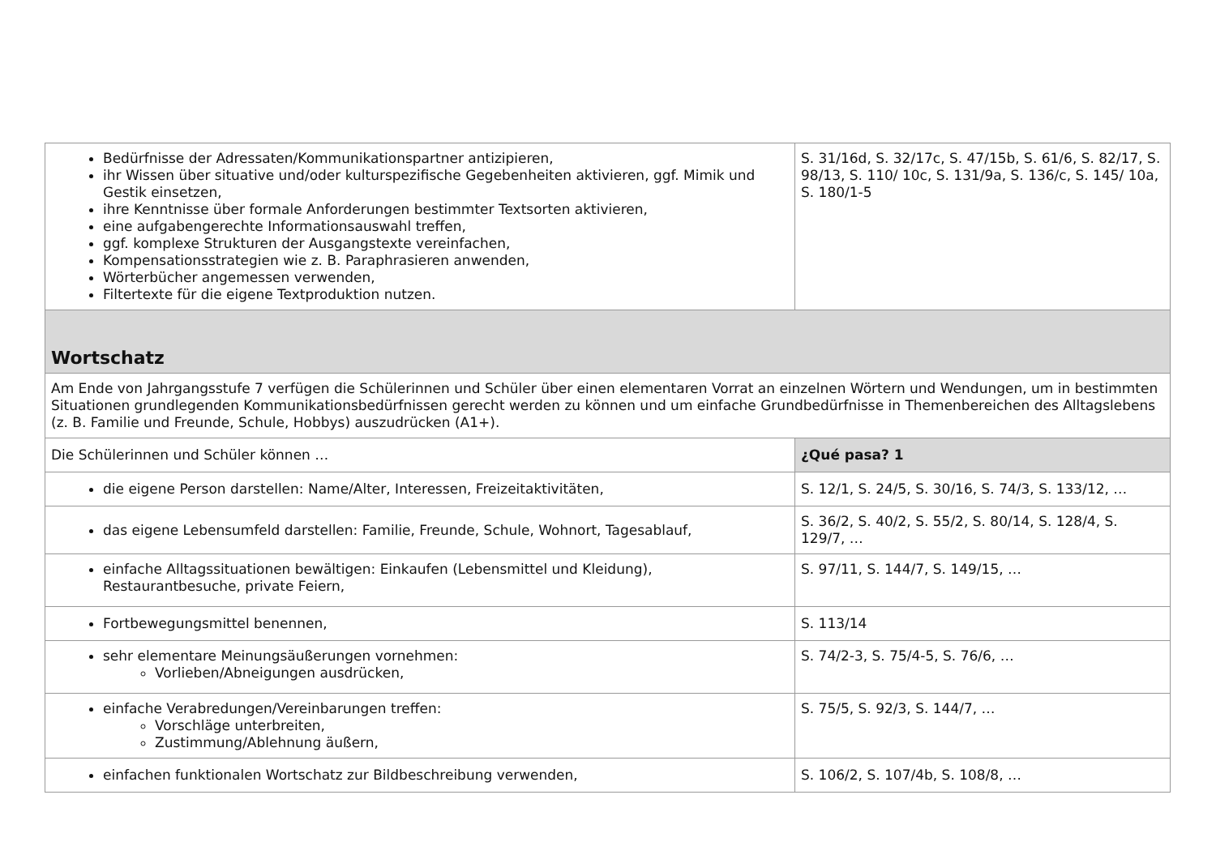| Bedürfnisse der Adressaten/Kommunikationspartner antizipieren, ihr Wissen über situative und/oder kulturspezifische Gegebenheiten aktivieren, ggf. Mimik und Gestik einsetzen, ihre Kenntnisse über formale Anforderungen bestimmter Textsorten aktivieren, eine aufgabengerechte Informationsauswahl treffen, ggf. komplexe Strukturen der Ausgangstexte vereinfachen, Kompensationsstrategien wie z. B. Paraphrasieren anwenden, Wörterbücher angemessen verwenden, Filtertexte für die eigene Textproduktion nutzen. | S. 31/16d, S. 32/17c, S. 47/15b, S. 61/6, S. 82/17, S. 98/13, S. 110/ 10c, S. 131/9a, S. 136/c, S. 145/ 10a, S. 180/1-5 |
| Wortschatz | |
| Am Ende von Jahrgangsstufe 7 verfügen die Schülerinnen und Schüler über einen elementaren Vorrat an einzelnen Wörtern und Wendungen, um in bestimmten Situationen grundlegenden Kommunikationsbedürfnissen gerecht werden zu können und um einfache Grundbedürfnisse in Themenbereichen des Alltagslebens (z. B. Familie und Freunde, Schule, Hobbys) auszudrücken (A1+). | |
| Die Schülerinnen und Schüler können … | ¿Qué pasa? 1 |
| die eigene Person darstellen: Name/Alter, Interessen, Freizeitaktivitäten, | S. 12/1, S. 24/5, S. 30/16, S. 74/3, S. 133/12, … |
| das eigene Lebensumfeld darstellen: Familie, Freunde, Schule, Wohnort, Tagesablauf, | S. 36/2, S. 40/2, S. 55/2, S. 80/14, S. 128/4, S. 129/7, … |
| einfache Alltagssituationen bewältigen: Einkaufen (Lebensmittel und Kleidung), Restaurantbesuche, private Feiern, | S. 97/11, S. 144/7, S. 149/15, … |
| Fortbewegungsmittel benennen, | S. 113/14 |
| sehr elementare Meinungsäußerungen vornehmen: Vorlieben/Abneigungen ausdrücken, | S. 74/2-3, S. 75/4-5, S. 76/6, … |
| einfache Verabredungen/Vereinbarungen treffen: Vorschläge unterbreiten, Zustimmung/Ablehnung äußern, | S. 75/5, S. 92/3, S. 144/7, … |
| einfachen funktionalen Wortschatz zur Bildbeschreibung verwenden, | S. 106/2, S. 107/4b, S. 108/8, … |